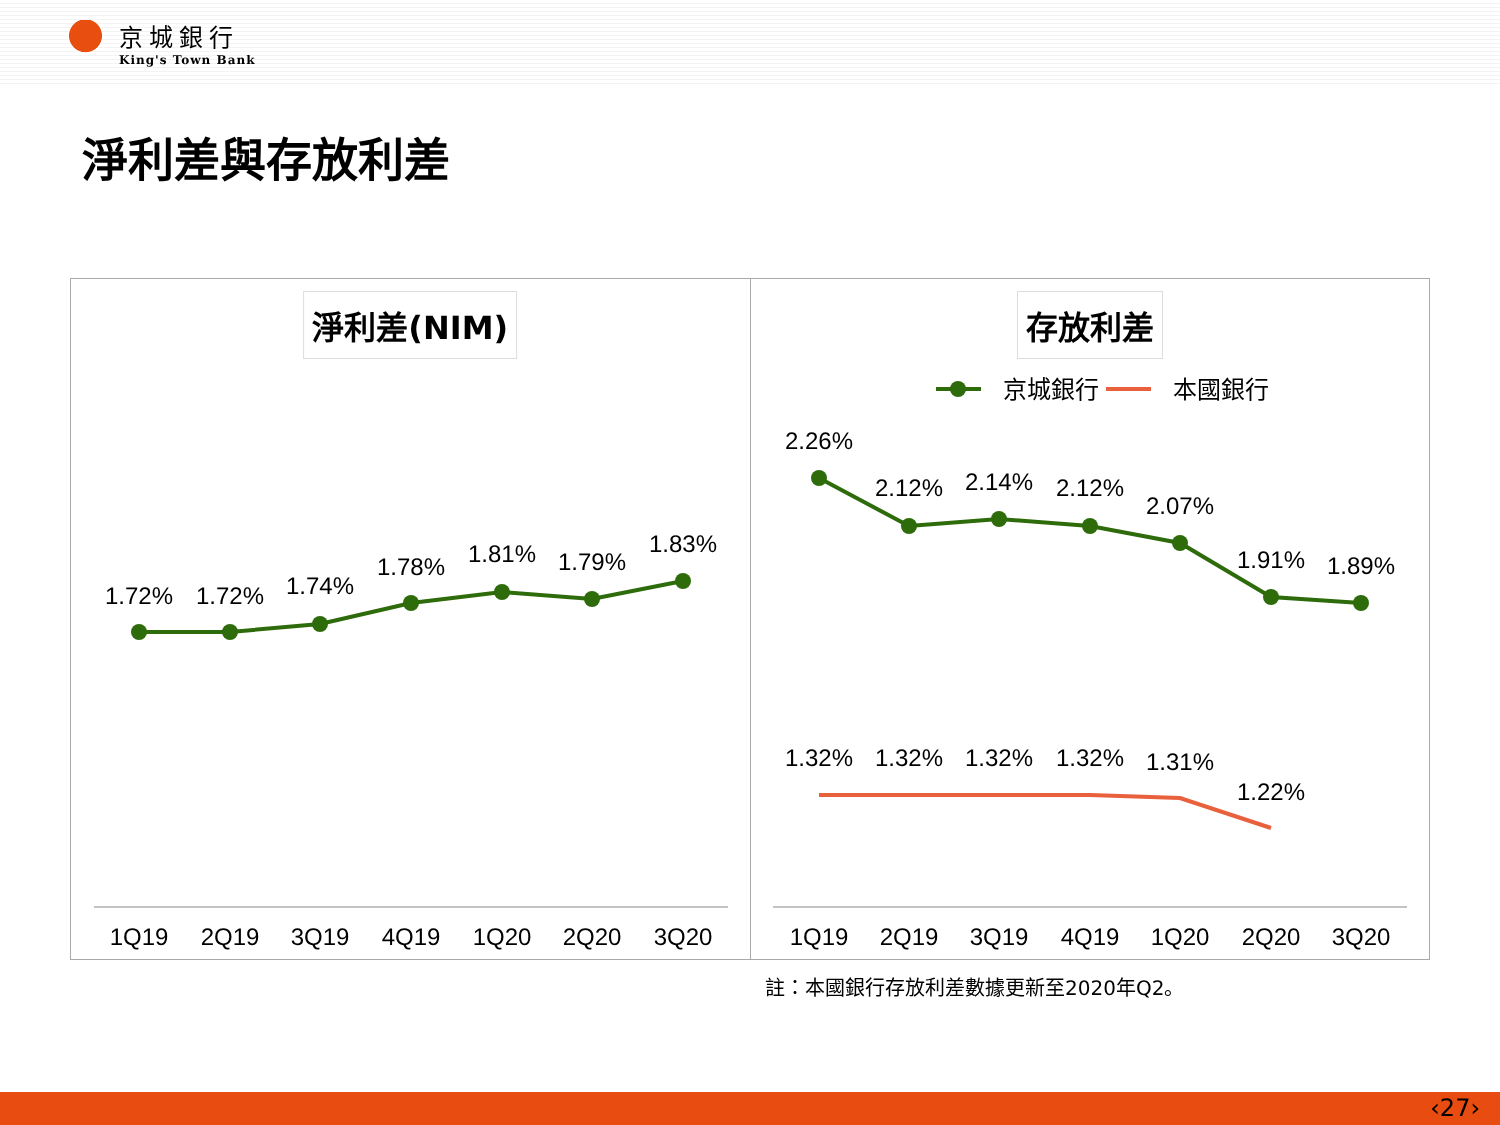京城銀行
King's Town Bank
淨利差與存放利差
淨利差(NIM)
1.72%
1.72%
1.74%
1.78%
1.81%
1.79%
1.83%
1Q19
2Q19
3Q19
4Q19
1Q20
2Q20
3Q20
存放利差
京城銀行
本國銀行
2.26%
2.12%
2.14%
2.12%
2.07%
1.91%
1.89%
1.32%
1.32%
1.32%
1.32%
1.31%
1.22%
1Q19
2Q19
3Q19
4Q19
1Q20
2Q20
3Q20
註：本國銀行存放利差數據更新至2020年Q2。
‹27›